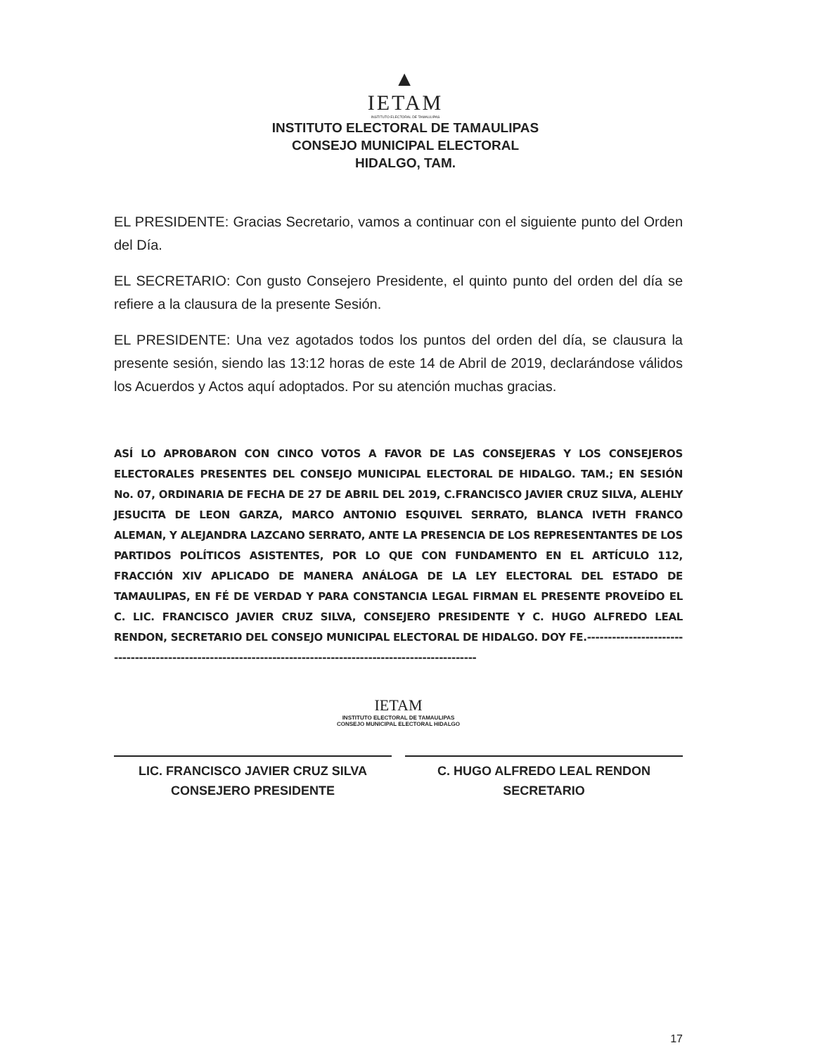▲
IETAM
INSTITUTO ELECTORAL DE TAMAULIPAS
INSTITUTO ELECTORAL DE TAMAULIPAS
CONSEJO MUNICIPAL ELECTORAL
HIDALGO, TAM.
EL PRESIDENTE: Gracias Secretario, vamos a continuar con el siguiente punto del Orden del Día.
EL SECRETARIO: Con gusto Consejero Presidente, el quinto punto del orden del día se refiere a la clausura de la presente Sesión.
EL PRESIDENTE: Una vez agotados todos los puntos del orden del día, se clausura la presente sesión, siendo las 13:12 horas de este 14 de Abril de 2019, declarándose válidos los Acuerdos y Actos aquí adoptados. Por su atención muchas gracias.
ASÍ LO APROBARON CON CINCO VOTOS A FAVOR DE LAS CONSEJERAS Y LOS CONSEJEROS ELECTORALES PRESENTES DEL CONSEJO MUNICIPAL ELECTORAL DE HIDALGO. TAM.; EN SESIÓN No. 07, ORDINARIA DE FECHA DE 27 DE ABRIL DEL 2019, C.FRANCISCO JAVIER CRUZ SILVA, ALEHLY JESUCITA DE LEON GARZA, MARCO ANTONIO ESQUIVEL SERRATO, BLANCA IVETH FRANCO ALEMAN, Y ALEJANDRA LAZCANO SERRATO, ANTE LA PRESENCIA DE LOS REPRESENTANTES DE LOS PARTIDOS POLÍTICOS ASISTENTES, POR LO QUE CON FUNDAMENTO EN EL ARTÍCULO 112, FRACCIÓN XIV APLICADO DE MANERA ANÁLOGA DE LA LEY ELECTORAL DEL ESTADO DE TAMAULIPAS, EN FÉ DE VERDAD Y PARA CONSTANCIA LEGAL FIRMAN EL PRESENTE PROVEÍDO EL C. LIC. FRANCISCO JAVIER CRUZ SILVA, CONSEJERO PRESIDENTE Y C. HUGO ALFREDO LEAL RENDON, SECRETARIO DEL CONSEJO MUNICIPAL ELECTORAL DE HIDALGO. DOY FE.--------------------------------------------------------------------------------------------------------------
IETAM
INSTITUTO ELECTORAL DE TAMAULIPAS
CONSEJO MUNICIPAL ELECTORAL HIDALGO
LIC. FRANCISCO JAVIER CRUZ SILVA
CONSEJERO PRESIDENTE
C. HUGO ALFREDO LEAL RENDON
SECRETARIO
17